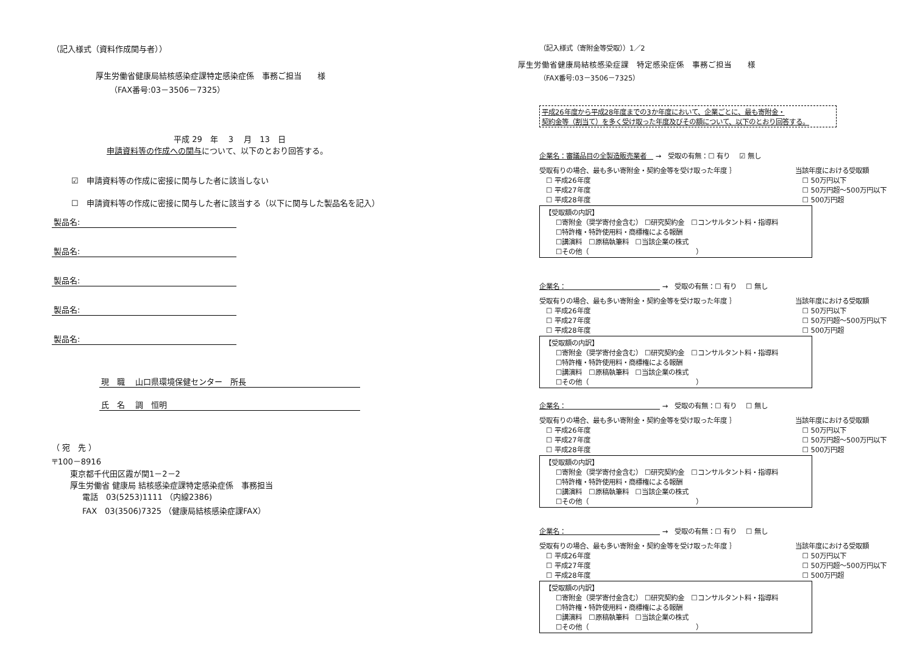（記入様式（資料作成関与者））
厚生労働省健康局結核感染症課特定感染症係　事務ご担当　　様
（FAX番号:03－3506－7325）
平成 29　年　 3　 月　13　日
申請資料等の作成への関与について、以下のとおり回答する。
☑　申請資料等の作成に密接に関与した者に該当しない
☐　申請資料等の作成に密接に関与した者に該当する（以下に関与した製品名を記入）
製品名:
製品名:
製品名:
製品名:
製品名:
現　職　 山口県環境保健センター　所長
氏　名　 調　恒明
（ 宛　先 ）
〒100－8916
東京都千代田区霞が関1－2－2
厚生労働省 健康局 結核感染症課特定感染症係　事務担当
電話　03(5253)1111 （内線2386)
FAX　03(3506)7325 （健康局結核感染症課FAX）
（記入様式（寄附金等受取））1／2
厚生労働省健康局結核感染症課　特定感染症係　事務ご担当　　様
（FAX番号:03－3506－7325）
平成26年度から平成28年度までの3か年度において、企業ごとに、最も寄附金・
契約金等（割当て）を多く受け取った年度及びその額について、以下のとおり回答する。
企業名：審議品目の全製造販売業者　 →　受取の有無：☐ 有り　 ☑ 無し
受取有りの場合、最も多い寄附金・契約金等を受け取った年度 ｝
　☐ 平成26年度
　☐ 平成27年度
　☐ 平成28年度
当該年度における受取額
　☐ 50万円以下
　☐ 50万円超～500万円以下
　☐ 500万円超
【受取額の内訳】
☐寄附金（奨学寄付金含む） ☐研究契約金　☐コンサルタント料・指導料
☐特許権・特許使用料・商標権による報酬
☐講演料　☐原稿執筆料　☐当該企業の株式
☐その他（　　　　　　　　　　　　　　　　）
企業名：　　　　　　　　　　　　　　 →　受取の有無：☐ 有り　 ☐ 無し
受取有りの場合、最も多い寄附金・契約金等を受け取った年度 ｝
　☐ 平成26年度
　☐ 平成27年度
　☐ 平成28年度
当該年度における受取額
　☐ 50万円以下
　☐ 50万円超～500万円以下
　☐ 500万円超
【受取額の内訳】
☐寄附金（奨学寄付金含む） ☐研究契約金　☐コンサルタント料・指導料
☐特許権・特許使用料・商標権による報酬
☐講演料　☐原稿執筆料　☐当該企業の株式
☐その他（　　　　　　　　　　　　　　　　）
企業名：　　　　　　　　　　　　　　 →　受取の有無：☐ 有り　 ☐ 無し
受取有りの場合、最も多い寄附金・契約金等を受け取った年度 ｝
　☐ 平成26年度
　☐ 平成27年度
　☐ 平成28年度
当該年度における受取額
　☐ 50万円以下
　☐ 50万円超～500万円以下
　☐ 500万円超
【受取額の内訳】
☐寄附金（奨学寄付金含む） ☐研究契約金　☐コンサルタント料・指導料
☐特許権・特許使用料・商標権による報酬
☐講演料　☐原稿執筆料　☐当該企業の株式
☐その他（　　　　　　　　　　　　　　　　）
企業名：　　　　　　　　　　　　　　 →　受取の有無：☐ 有り　 ☐ 無し
受取有りの場合、最も多い寄附金・契約金等を受け取った年度 ｝
　☐ 平成26年度
　☐ 平成27年度
　☐ 平成28年度
当該年度における受取額
　☐ 50万円以下
　☐ 50万円超～500万円以下
　☐ 500万円超
【受取額の内訳】
☐寄附金（奨学寄付金含む） ☐研究契約金　☐コンサルタント料・指導料
☐特許権・特許使用料・商標権による報酬
☐講演料　☐原稿執筆料　☐当該企業の株式
☐その他（　　　　　　　　　　　　　　　　）